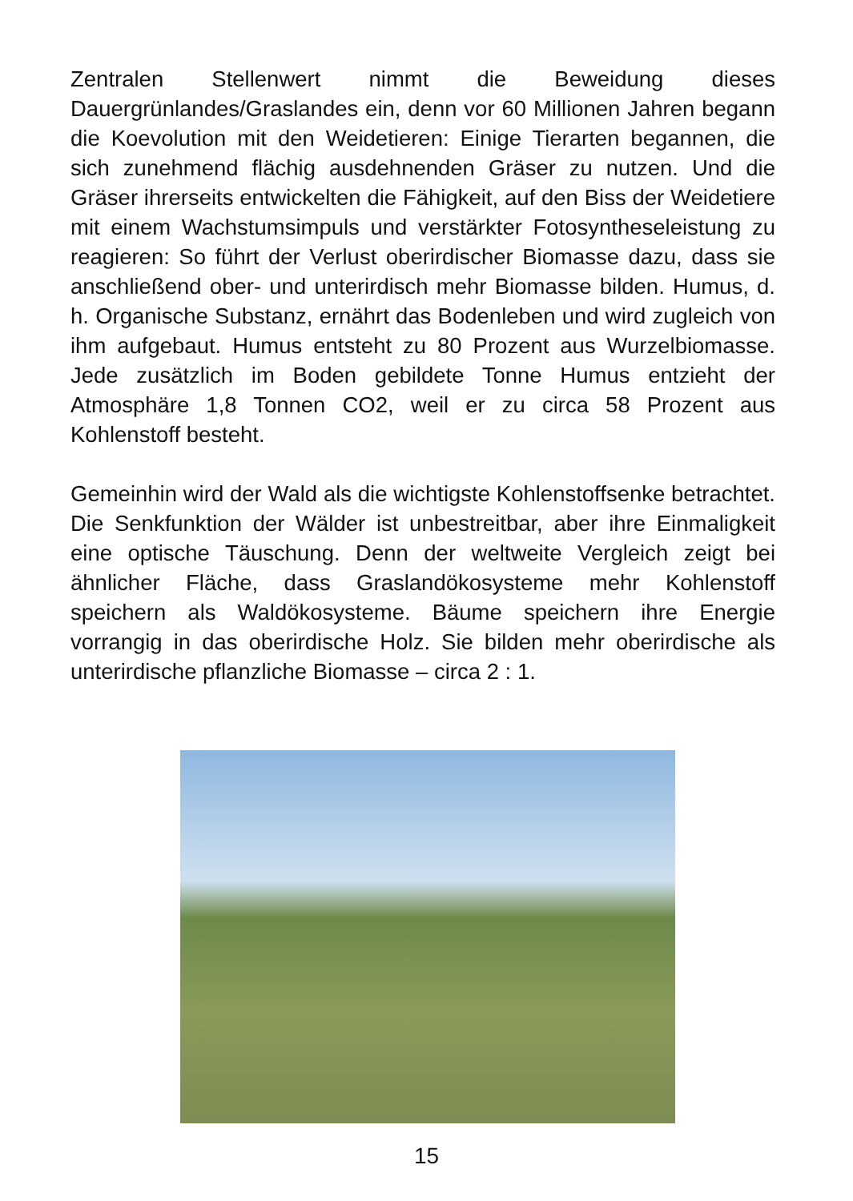Zentralen Stellenwert nimmt die Beweidung dieses Dauergrünlandes/Graslandes ein, denn vor 60 Millionen Jahren begann die Koevolution mit den Weidetieren: Einige Tierarten begannen, die sich zunehmend flächig ausdehnenden Gräser zu nutzen. Und die Gräser ihrerseits entwickelten die Fähigkeit, auf den Biss der Weidetiere mit einem Wachstumsimpuls und verstärkter Fotosyntheseleistung zu reagieren: So führt der Verlust oberirdischer Biomasse dazu, dass sie anschließend ober- und unterirdisch mehr Biomasse bilden. Humus, d. h. Organische Substanz, ernährt das Bodenleben und wird zugleich von ihm aufgebaut. Humus entsteht zu 80 Prozent aus Wurzelbiomasse. Jede zusätzlich im Boden gebildete Tonne Humus entzieht der Atmosphäre 1,8 Tonnen CO2, weil er zu circa 58 Prozent aus Kohlenstoff besteht.
Gemeinhin wird der Wald als die wichtigste Kohlenstoffsenke betrachtet. Die Senkfunktion der Wälder ist unbestreitbar, aber ihre Einmaligkeit eine optische Täuschung. Denn der weltweite Vergleich zeigt bei ähnlicher Fläche, dass Graslandökosysteme mehr Kohlenstoff speichern als Waldökosysteme. Bäume speichern ihre Energie vorrangig in das oberirdische Holz. Sie bilden mehr oberirdische als unterirdische pflanzliche Biomasse – circa 2 : 1.
15